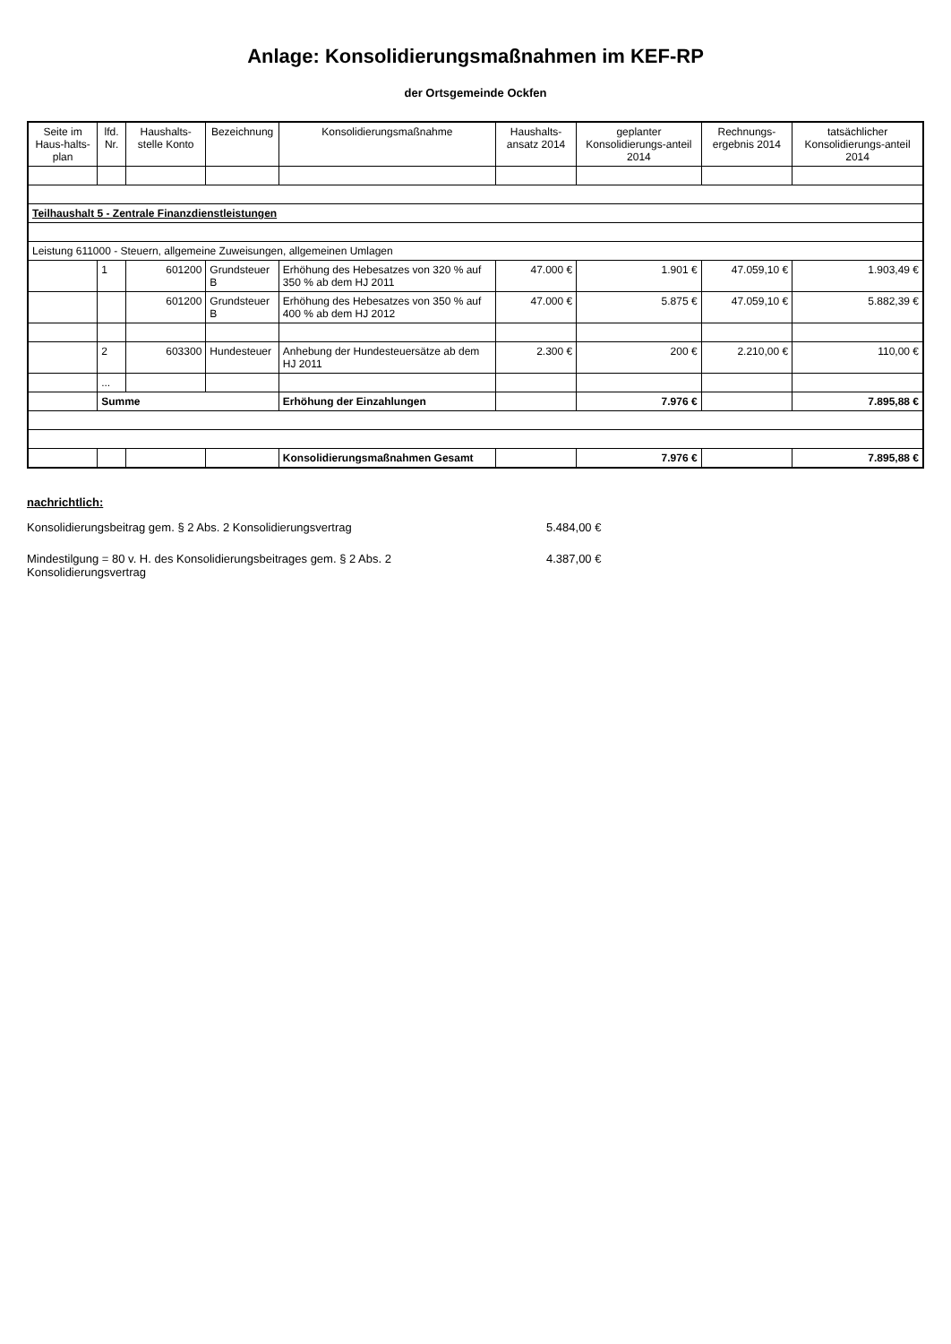Anlage: Konsolidierungsmaßnahmen im KEF-RP
der Ortsgemeinde Ockfen
| Seite im Haus-halts-plan | lfd. Nr. | Haushalts-stelle Konto | Bezeichnung | Konsolidierungsmaßnahme | Haushalts-ansatz 2014 | geplanter Konsolidierungs-anteil 2014 | Rechnungs-ergebnis 2014 | tatsächlicher Konsolidierungs-anteil 2014 |
| --- | --- | --- | --- | --- | --- | --- | --- | --- |
| Teilhaushalt 5 - Zentrale Finanzdienstleistungen | | | | | | | | |
| Leistung 611000 - Steuern, allgemeine Zuweisungen, allgemeinen Umlagen | | | | | | | | |
| | 1 | 601200 | Grundsteuer B | Erhöhung des Hebesatzes von 320 % auf 350 % ab dem HJ 2011 | 47.000 € | 1.901 € | 47.059,10 € | 1.903,49 € |
| | | 601200 | Grundsteuer B | Erhöhung des Hebesatzes von 350 % auf 400 % ab dem HJ 2012 | 47.000 € | 5.875 € | 47.059,10 € | 5.882,39 € |
| | 2 | 603300 | Hundesteuer | Anhebung der Hundesteuersätze ab dem HJ 2011 | 2.300 € | 200 € | 2.210,00 € | 110,00 € |
| | ... | | | | | | | |
| | Summe | | | Erhöhung der Einzahlungen | | 7.976 € | | 7.895,88 € |
| | | | | Konsolidierungsmaßnahmen Gesamt | | 7.976 € | | 7.895,88 € |
nachrichtlich:
Konsolidierungsbeitrag gem. § 2 Abs. 2 Konsolidierungsvertrag 5.484,00 €
Mindestilgung = 80 v. H. des Konsolidierungsbeitrages gem. § 2 Abs. 2 Konsolidierungsvertrag 4.387,00 €